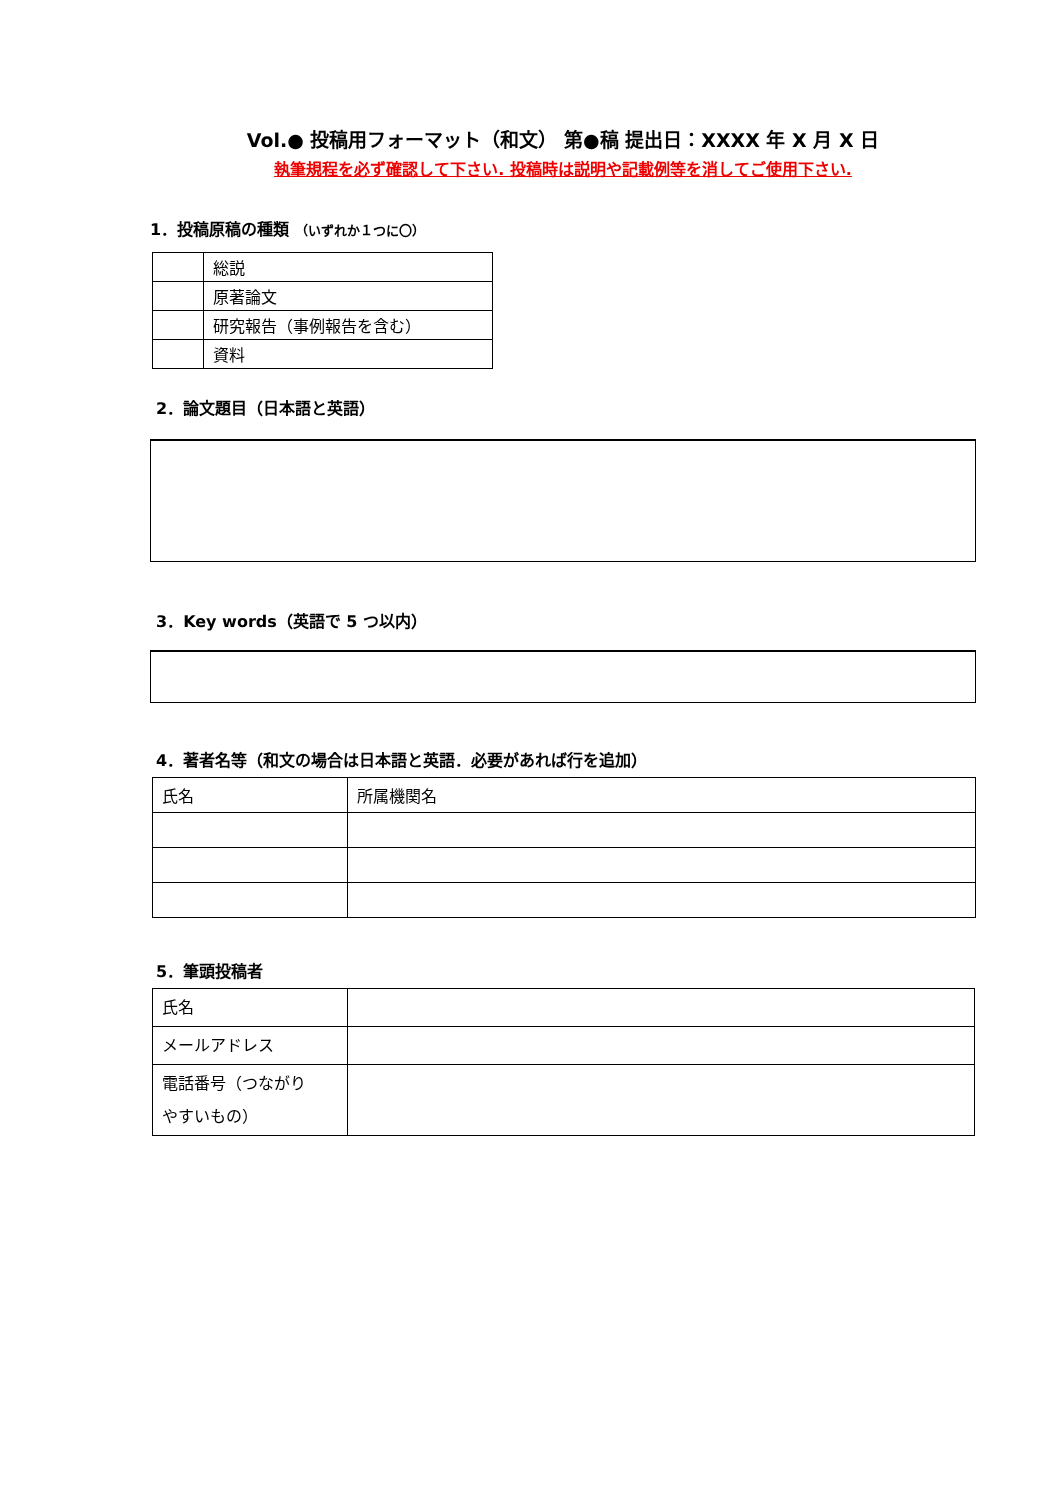Vol.● 投稿用フォーマット（和文） 第●稿 提出日：XXXX 年 X 月 X 日
執筆規程を必ず確認して下さい. 投稿時は説明や記載例等を消してご使用下さい.
1．投稿原稿の種類 （いずれか１つに〇）
| | 総説 |
| | 原著論文 |
| | 研究報告（事例報告を含む） |
| | 資料 |
2．論文題目（日本語と英語）
3．Key words（英語で 5 つ以内）
4．著者名等（和文の場合は日本語と英語．必要があれば行を追加）
| 氏名 | 所属機関名 |
5．筆頭投稿者
| 氏名 | |
| メールアドレス | |
| 電話番号（つながり やすいもの） | |